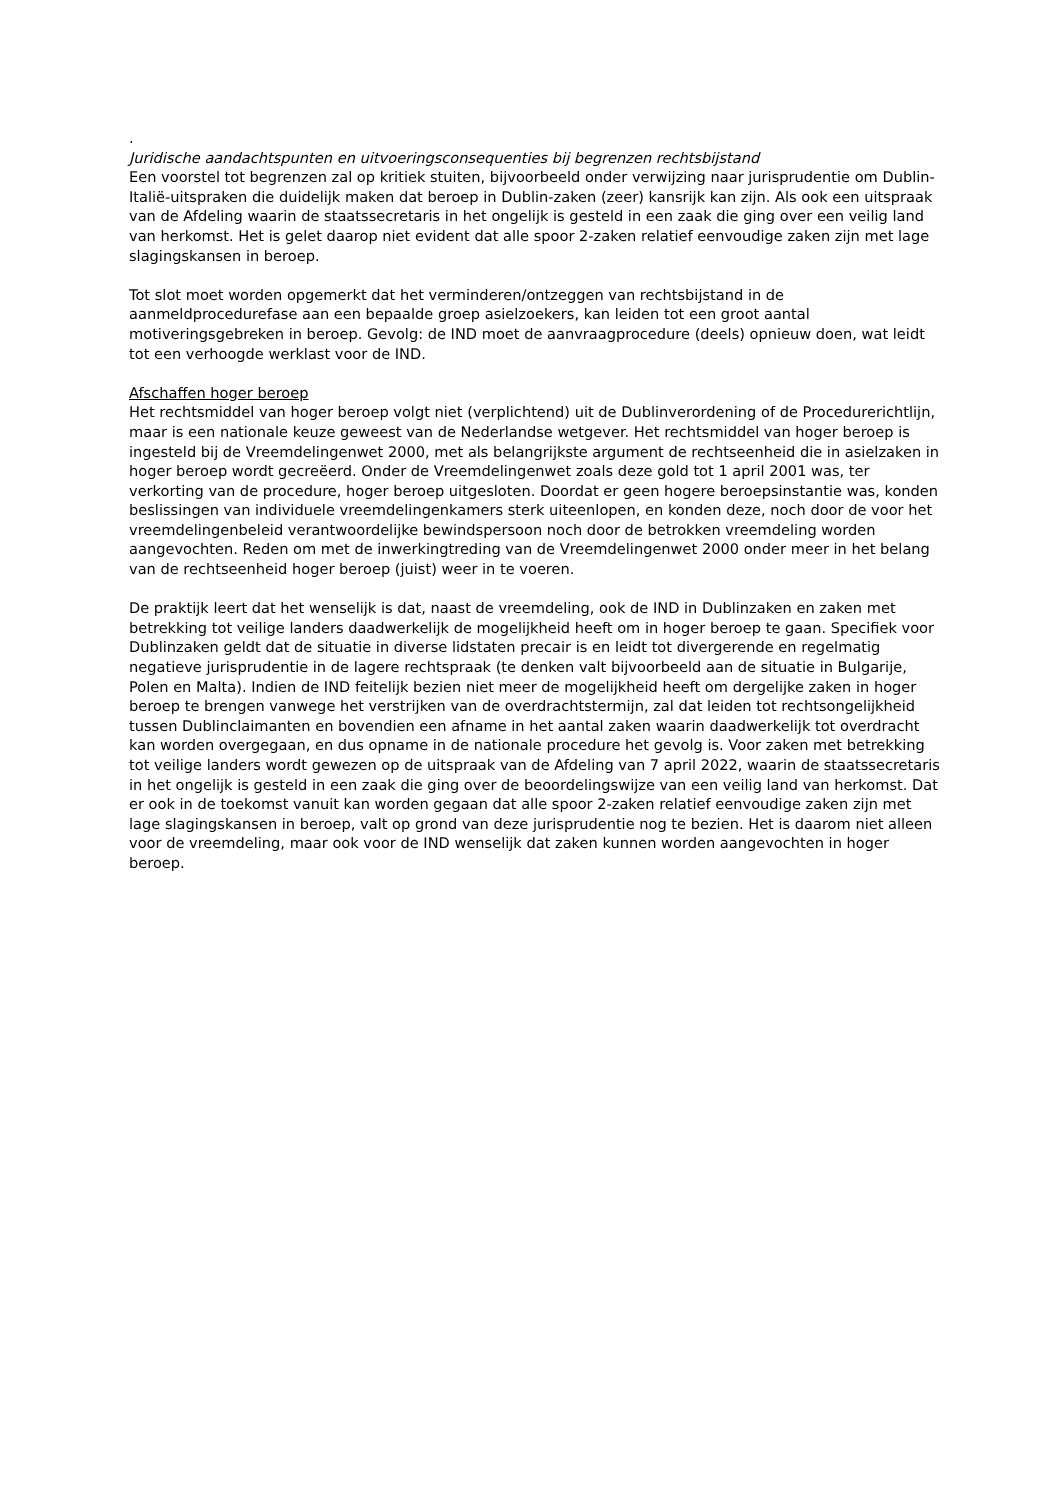.
Juridische aandachtspunten en uitvoeringsconsequenties bij begrenzen rechtsbijstand
Een voorstel tot begrenzen zal op kritiek stuiten, bijvoorbeeld onder verwijzing naar jurisprudentie om Dublin-Italië-uitspraken die duidelijk maken dat beroep in Dublin-zaken (zeer) kansrijk kan zijn. Als ook een uitspraak van de Afdeling waarin de staatssecretaris in het ongelijk is gesteld in een zaak die ging over een veilig land van herkomst. Het is gelet daarop niet evident dat alle spoor 2-zaken relatief eenvoudige zaken zijn met lage slagingskansen in beroep.
Tot slot moet worden opgemerkt dat het verminderen/ontzeggen van rechtsbijstand in de aanmeldprocedurefase aan een bepaalde groep asielzoekers, kan leiden tot een groot aantal motiveringsgebreken in beroep. Gevolg: de IND moet de aanvraagprocedure (deels) opnieuw doen, wat leidt tot een verhoogde werklast voor de IND.
Afschaffen hoger beroep
Het rechtsmiddel van hoger beroep volgt niet (verplichtend) uit de Dublinverordening of de Procedurerichtlijn, maar is een nationale keuze geweest van de Nederlandse wetgever. Het rechtsmiddel van hoger beroep is ingesteld bij de Vreemdelingenwet 2000, met als belangrijkste argument de rechtseenheid die in asielzaken in hoger beroep wordt gecreëerd. Onder de Vreemdelingenwet zoals deze gold tot 1 april 2001 was, ter verkorting van de procedure, hoger beroep uitgesloten. Doordat er geen hogere beroepsinstantie was, konden beslissingen van individuele vreemdelingenkamers sterk uiteenlopen, en konden deze, noch door de voor het vreemdelingenbeleid verantwoordelijke bewindspersoon noch door de betrokken vreemdeling worden aangevochten. Reden om met de inwerkingtreding van de Vreemdelingenwet 2000 onder meer in het belang van de rechtseenheid hoger beroep (juist) weer in te voeren.
De praktijk leert dat het wenselijk is dat, naast de vreemdeling, ook de IND in Dublinzaken en zaken met betrekking tot veilige landers daadwerkelijk de mogelijkheid heeft om in hoger beroep te gaan. Specifiek voor Dublinzaken geldt dat de situatie in diverse lidstaten precair is en leidt tot divergerende en regelmatig negatieve jurisprudentie in de lagere rechtspraak (te denken valt bijvoorbeeld aan de situatie in Bulgarije, Polen en Malta). Indien de IND feitelijk bezien niet meer de mogelijkheid heeft om dergelijke zaken in hoger beroep te brengen vanwege het verstrijken van de overdrachtstermijn, zal dat leiden tot rechtsongelijkheid tussen Dublinclaimanten en bovendien een afname in het aantal zaken waarin daadwerkelijk tot overdracht kan worden overgegaan, en dus opname in de nationale procedure het gevolg is. Voor zaken met betrekking tot veilige landers wordt gewezen op de uitspraak van de Afdeling van 7 april 2022, waarin de staatssecretaris in het ongelijk is gesteld in een zaak die ging over de beoordelingswijze van een veilig land van herkomst. Dat er ook in de toekomst vanuit kan worden gegaan dat alle spoor 2-zaken relatief eenvoudige zaken zijn met lage slagingskansen in beroep, valt op grond van deze jurisprudentie nog te bezien. Het is daarom niet alleen voor de vreemdeling, maar ook voor de IND wenselijk dat zaken kunnen worden aangevochten in hoger beroep.